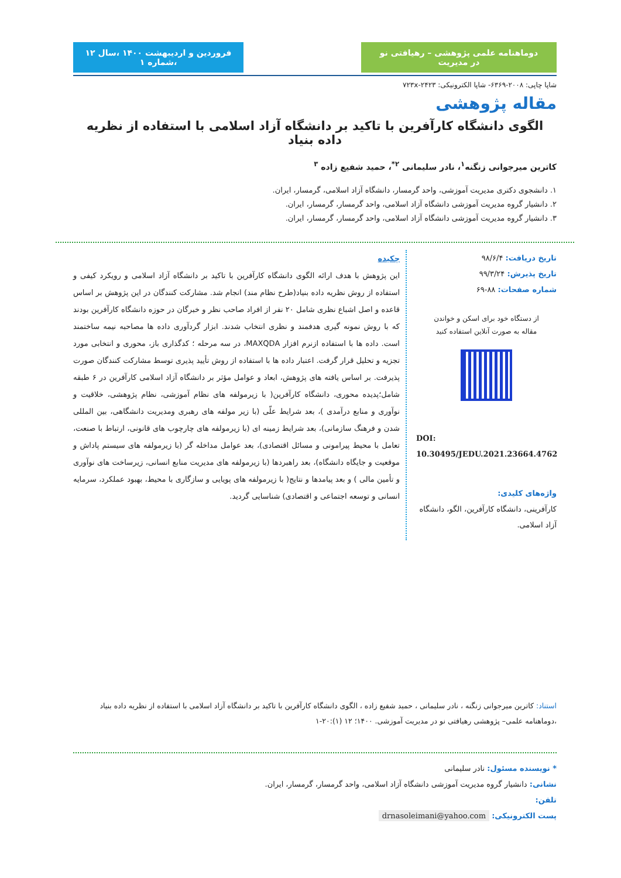دوماهنامه علمی پژوهشی – رهیافتی نو در مدیریت
فروردین و اردیبهشت ۱۴۰۰ ،سال ۱۲ ،شماره ۱
شاپا چاپی: ۲۰۰۸-۶۳۶۹- شاپا الکترونیکی: ۲۴۲۳-۷۲۳x
مقاله پژوهشی
الگوی دانشگاه کارآفرین با تاکید بر دانشگاه آزاد اسلامی با استفاده از نظریه داده بنیاد
کاترین میرجوانی زنگنه<sup>۱</sup>، نادر سلیمانی <sup>۲*</sup>، حمید شفیع زاده <sup>۳</sup>
۱. دانشجوی دکتری مدیریت آموزشی، واحد گرمسار، دانشگاه آزاد اسلامی، گرمسار، ایران.
۲. دانشیار گروه مدیریت آموزشی دانشگاه آزاد اسلامی، واحد گرمسار، گرمسار، ایران.
۳. دانشیار گروه مدیریت آموزشی دانشگاه آزاد اسلامی، واحد گرمسار، گرمسار، ایران.
تاریخ دریافت: ۹۸/۶/۴
تاریخ پذیرش: ۹۹/۳/۲۴
شماره صفحات: ۸۸-۶۹
از دستگاه خود برای اسکن و خواندن
مقاله به صورت آنلاین استفاده کنید
DOI:
10.30495/JEDU.2021.23664.4762
واژه‌های کلیدی:
کارآفرینی، دانشگاه کارآفرین، الگو، دانشگاه آزاد اسلامی.
چکیده
این پژوهش با هدف ارائه الگوی دانشگاه کارآفرین با تاکید بر دانشگاه آزاد اسلامی و رویکرد کیفی و استفاده از روش نظریه داده بنیاد(طرح نظام مند) انجام شد. مشارکت کنندگان در این پژوهش بر اساس قاعده و اصل اشباع نظری شامل ۲۰ نفر از افراد صاحب نظر و خبرگان در حوزه دانشگاه کارآفرین بودند که با روش نمونه گیری هدفمند و نظری انتخاب شدند. ابزار گردآوری داده ها مصاحبه نیمه ساختمند است. داده ها با استفاده ازنرم افزار MAXQDA، در سه مرحله ؛ کدگذاری باز، محوری و انتخابی مورد تجزیه و تحلیل قرار گرفت. اعتبار داده ها با استفاده از روش تأیید پذیری توسط مشارکت کنندگان صورت پذیرفت. بر اساس یافته های پژوهش، ابعاد و عوامل مؤثر بر دانشگاه آزاد اسلامی کارآفرین در ۶ طبقه شامل؛پدیده محوری، دانشگاه کارآفرین( با زیرمولفه های نظام آموزشی، نظام پژوهشی، خلاقیت و نوآوری و منابع درآمدی )، بعد شرایط علّی (با زیر مولفه های رهبری ومدیریت دانشگاهی، بین المللی شدن و فرهنگ سازمانی)، بعد شرایط زمینه ای (با زیرمولفه های چارچوب های قانونی، ارتباط با صنعت، تعامل با محیط پیرامونی و مسائل اقتصادی)، بعد عوامل مداخله گر (با زیرمولفه های سیستم پاداش و موقعیت و جایگاه دانشگاه)، بعد راهبردها (با زیرمولفه های مدیریت منابع انسانی، زیرساخت های نوآوری و تأمین مالی ) و بعد پیامدها و نتایج( با زیرمولفه های پویایی و سازگاری با محیط، بهبود عملکرد، سرمایه انسانی و توسعه اجتماعی و اقتصادی) شناسایی گردید.
استناد: کاترین میرجوانی زنگنه ، نادر سلیمانی ، حمید شفیع زاده ، الگوی دانشگاه کارآفرین با تاکید بر دانشگاه آزاد اسلامی با استفاده از نظریه داده بنیاد ،دوماهنامه علمی– پژوهشی رهیافتی نو در مدیریت آموزشی. ۱۴۰۰؛ ۱۲ (۱):۲۰-۱
* نویسنده مسئول: نادر سلیمانی
نشانی: دانشیار گروه مدیریت آموزشی دانشگاه آزاد اسلامی، واحد گرمسار، گرمسار، ایران.
تلفن:
پست الکترونیکی: drnasoleimani@yahoo.com